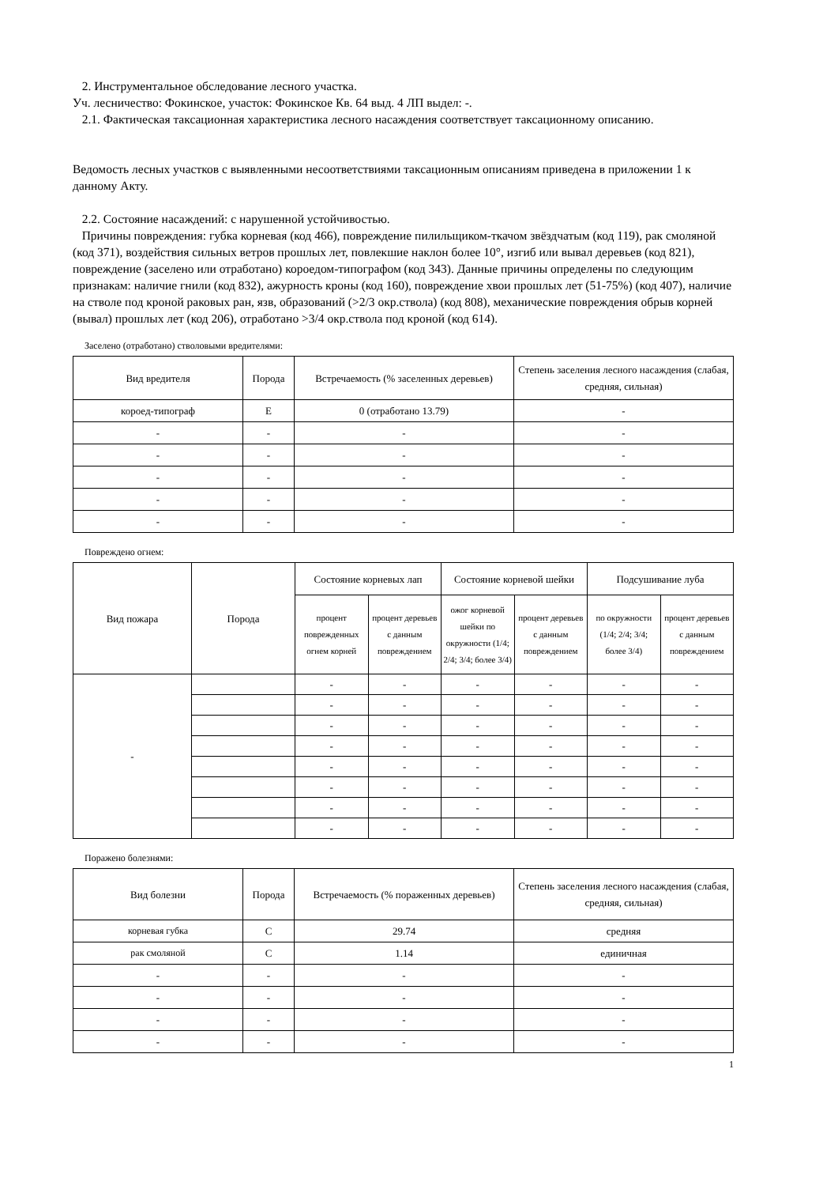2. Инструментальное обследование лесного участка.
Уч. лесничество: Фокинское, участок: Фокинское Кв. 64 выд. 4 ЛП выдел: -.
2.1. Фактическая таксационная характеристика лесного насаждения соответствует таксационному описанию.
Ведомость лесных участков с выявленными несоответствиями таксационным описаниям приведена в приложении 1 к данному Акту.
2.2. Состояние насаждений: с нарушенной устойчивостью.
Причины повреждения: губка корневая (код 466), повреждение пилильщиком-ткачом звёздчатым (код 119), рак смоляной (код 371), воздействия сильных ветров прошлых лет, повлекшие наклон более 10°, изгиб или вывал деревьев (код 821), повреждение (заселено или отработано) короедом-типографом (код 343). Данные причины определены по следующим признакам: наличие гнили (код 832), ажурность кроны (код 160), повреждение хвои прошлых лет (51-75%) (код 407), наличие на стволе под кроной раковых ран, язв, образований (>2/3 окр.ствола) (код 808), механические повреждения обрыв корней (вывал) прошлых лет (код 206), отработано >3/4 окр.ствола под кроной (код 614).
Заселено (отработано) стволовыми вредителями:
| Вид вредителя | Порода | Встречаемость (% заселенных деревьев) | Степень заселения лесного насаждения (слабая, средняя, сильная) |
| --- | --- | --- | --- |
| короед-типограф | Е | 0 (отработано 13.79) | - |
| - | - | - | - |
| - | - | - | - |
| - | - | - | - |
| - | - | - | - |
| - | - | - | - |
Повреждено огнем:
| Вид пожара | Порода | Состояние корневых лап | | Состояние корневой шейки | | Подсушивание луба | |
| --- | --- | --- | --- | --- | --- | --- | --- |
| | | процент поврежденных огнем корней | процент деревьев с данным повреждением | ожог корневой шейки по окружности (1/4; 2/4; 3/4; более 3/4) | процент деревьев с данным повреждением | по окружности (1/4; 2/4; 3/4; более 3/4) | процент деревьев с данным повреждением |
| - | | - | - | - | - | - | - |
| | | - | - | - | - | - | - |
| | | - | - | - | - | - | - |
| | | - | - | - | - | - | - |
| | | - | - | - | - | - | - |
| | | - | - | - | - | - | - |
| | | - | - | - | - | - | - |
| | | - | - | - | - | - | - |
Поражено болезнями:
| Вид болезни | Порода | Встречаемость (% пораженных деревьев) | Степень заселения лесного насаждения (слабая, средняя, сильная) |
| --- | --- | --- | --- |
| корневая губка | С | 29.74 | средняя |
| рак смоляной | С | 1.14 | единичная |
| - | - | - | - |
| - | - | - | - |
| - | - | - | - |
| - | - | - | - |
1